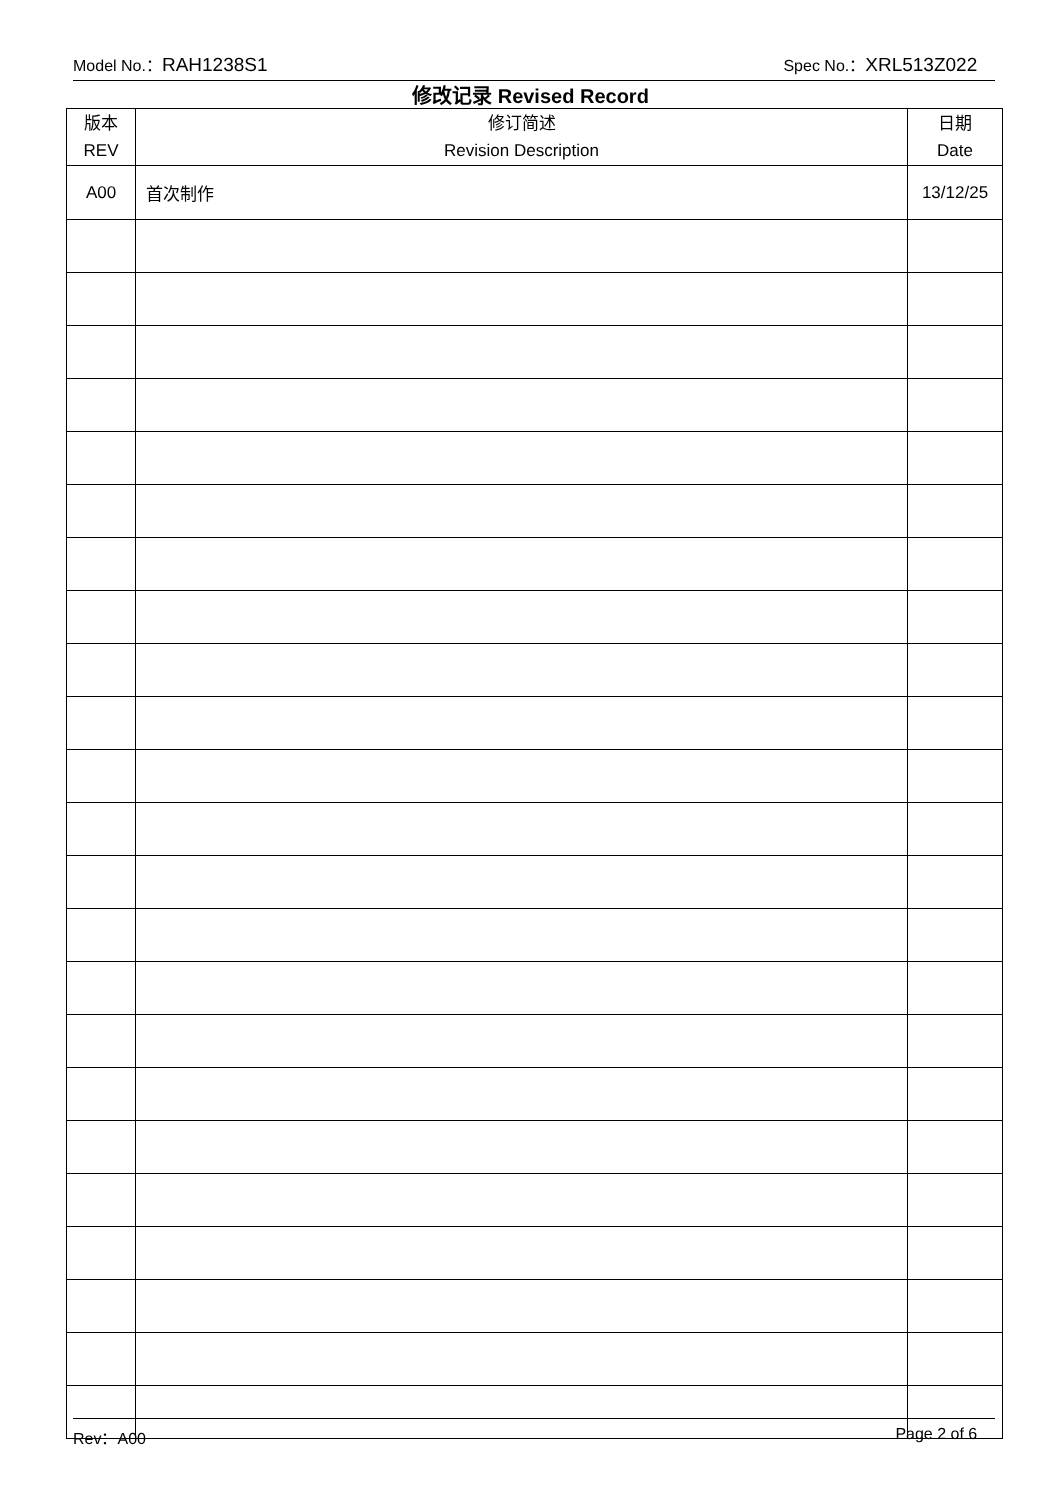Model No.：RAH1238S1 Spec No.：XRL513Z022
修改记录 Revised Record
| 版本 REV | 修订简述 Revision Description | 日期 Date |
| --- | --- | --- |
| A00 | 首次制作 | 13/12/25 |
Rev：A00 Page 2 of 6